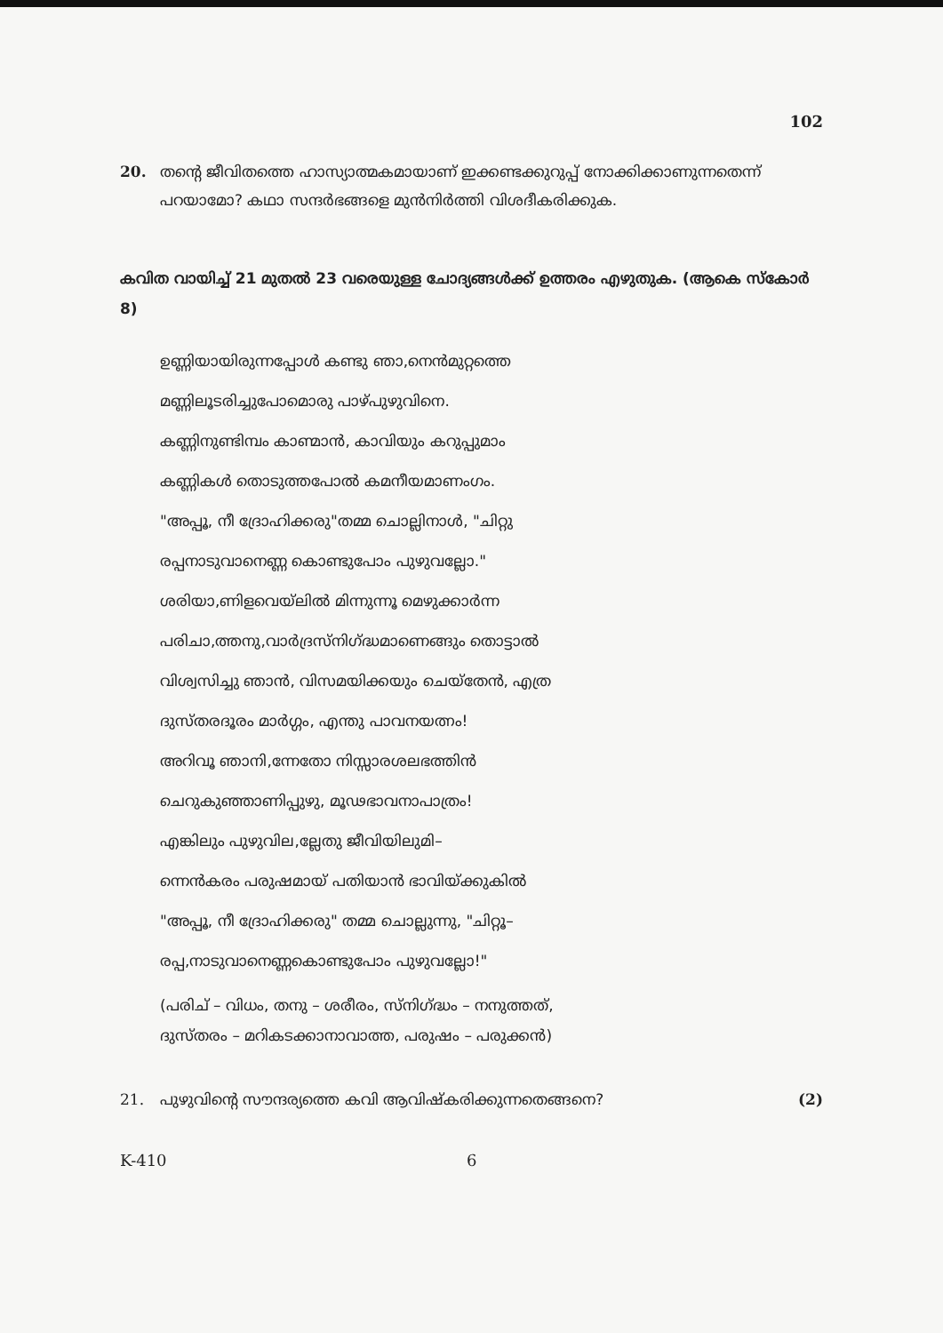102
20. തന്റെ ജീവിതത്തെ ഹാസ്യാത്മകമായാണ് ഇക്കണ്ടക്കുറുപ്പ് നോക്കിക്കാണുന്നതെന്ന് പറയാമോ? കഥാ സന്ദർഭങ്ങളെ മുൻനിർത്തി വിശദീകരിക്കുക.
കവിത വായിച്ച് 21 മുതൽ 23 വരെയുള്ള ചോദ്യങ്ങൾക്ക് ഉത്തരം എഴുതുക. (ആകെ സ്കോർ 8)
ഉണ്ണിയായിരുന്നപ്പോൾ കണ്ടു ഞാ,നെൻമുറ്റത്തെ
മണ്ണിലൂടരിച്ചുപോമൊരു പാഴ്പുഴുവിനെ.
കണ്ണിനുണ്ടിമ്പം കാണ്മാൻ, കാവിയും കറുപ്പുമാം
കണ്ണികൾ തൊടുത്തപോൽ കമനീയമാണംഗം.
"അപ്പൂ, നീ ദ്രോഹിക്കരു"തമ്മ ചൊല്ലിനാൾ, "ചിറ്റു
രപ്പനാടുവാനെണ്ണ കൊണ്ടുപോം പുഴുവല്ലോ."
ശരിയാ,ണിളവെയ്‌ലിൽ മിന്നുന്നൂ മെഴുക്കാർന്ന
പരിചാ,ത്തനു,വാർദ്രസ്നിഗ്ദ്ധമാണെങ്ങും തൊട്ടാൽ
വിശ്വസിച്ചു ഞാൻ, വിസമയിക്കയും ചെയ്തേൻ, എത്ര
ദുസ്തരദൂരം മാർഗ്ഗം, എന്തു പാവനയത്നം!
അറിവൂ ഞാനി,ന്നേതോ നിസ്സാരശലഭത്തിൻ
ചെറുകുഞ്ഞാണിപ്പുഴു, മൂഢഭാവനാപാത്രം!
എങ്കിലും പുഴുവില,ല്ലേതു ജീവിയിലുമി–
ന്നെൻകരം പരുഷമായ് പതിയാൻ ഭാവിയ്ക്കുകിൽ
"അപ്പൂ, നീ ദ്രോഹിക്കരു" തമ്മ ചൊല്ലുന്നു, "ചിറ്റൂ–
രപ്പ,നാടുവാനെണ്ണകൊണ്ടുപോം പുഴുവല്ലോ!"
(പരിച് – വിധം, തനു – ശരീരം, സ്നിഗ്ദ്ധം – നനുത്തത്,
ദുസ്തരം – മറികടക്കാനാവാത്ത, പരുഷം – പരുക്കൻ)
21. പുഴുവിന്റെ സൗന്ദര്യത്തെ കവി ആവിഷ്കരിക്കുന്നതെങ്ങനെ? (2)
K-410 6